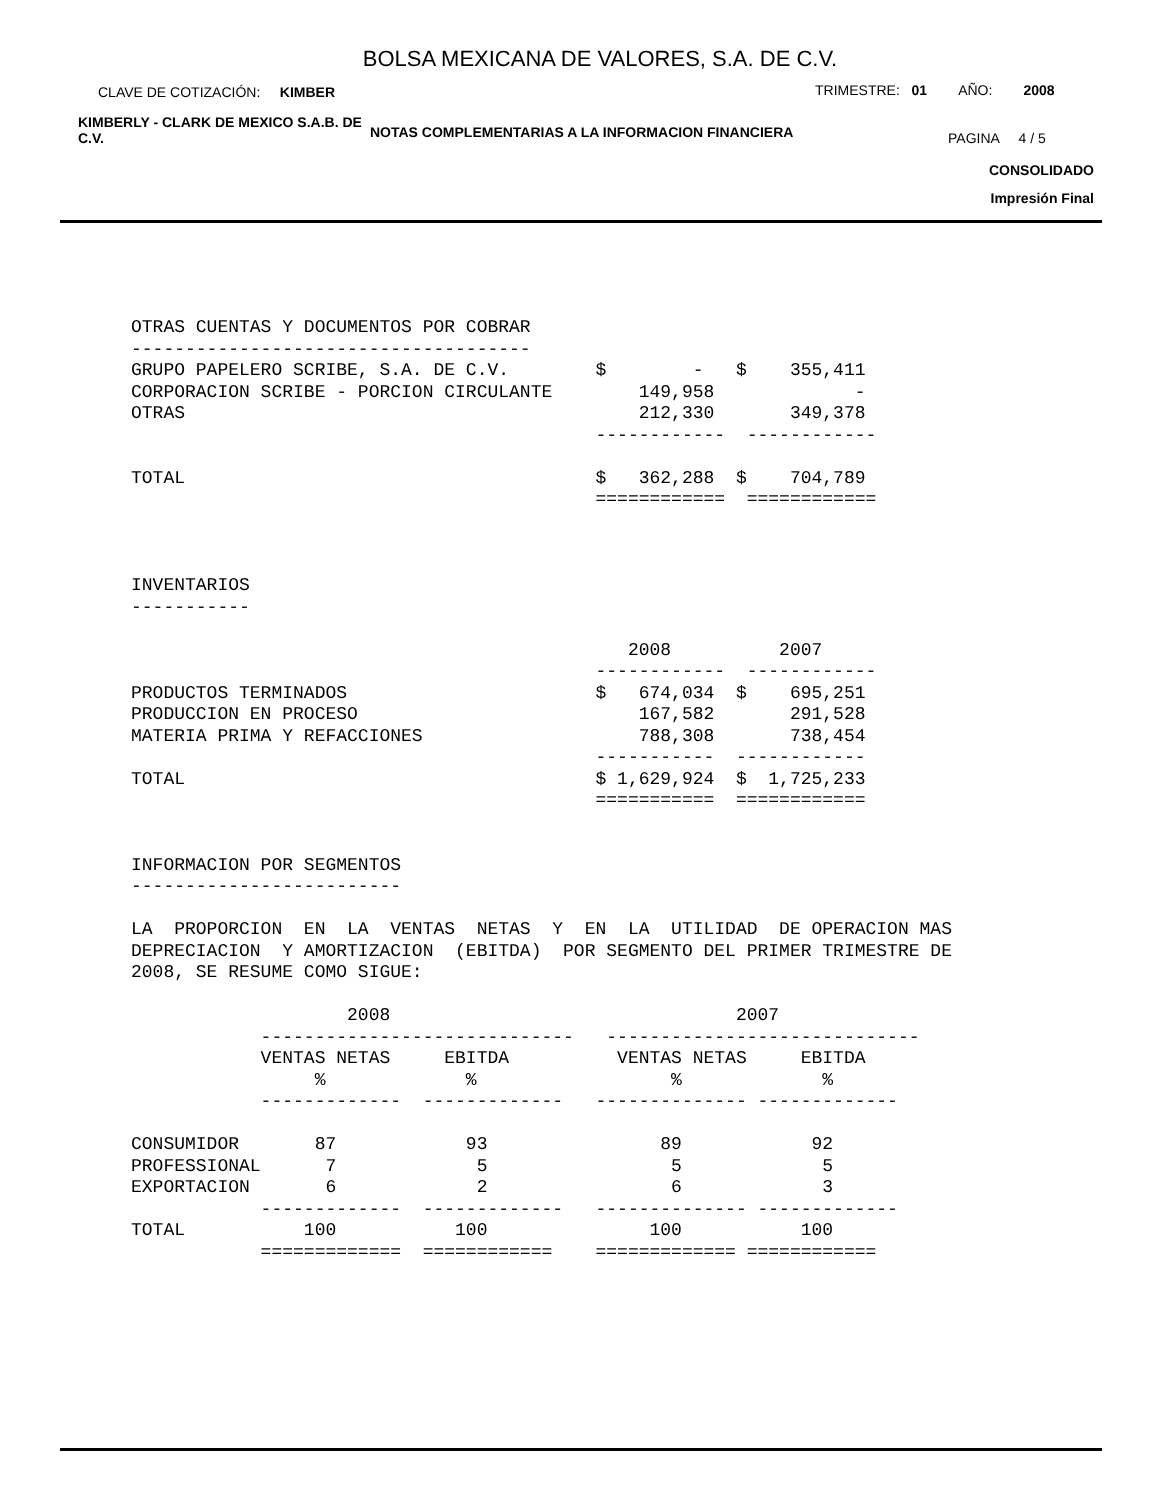BOLSA MEXICANA DE VALORES, S.A. DE C.V.
CLAVE DE COTIZACIÓN: KIMBER
TRIMESTRE: 01 AÑO: 2008
KIMBERLY - CLARK DE MEXICO S.A.B. DE C.V.
NOTAS COMPLEMENTARIAS A LA INFORMACION FINANCIERA
PAGINA 4 / 5
CONSOLIDADO
Impresión Final
OTRAS CUENTAS Y DOCUMENTOS POR COBRAR
-------------------------------------
GRUPO PAPELERO SCRIBE, S.A. DE C.V.        $        -   $    355,411
CORPORACION SCRIBE - PORCION CIRCULANTE        149,958             -
OTRAS                                          212,330       349,378
                                           ------------  ------------

TOTAL                                      $   362,288  $    704,789
                                           ============  ============



INVENTARIOS
-----------

                                              2008          2007
                                           ------------  ------------
PRODUCTOS TERMINADOS                       $   674,034  $    695,251
PRODUCCION EN PROCESO                          167,582       291,528
MATERIA PRIMA Y REFACCIONES                    788,308       738,454
                                           -----------  ------------
TOTAL                                      $ 1,629,924  $  1,725,233
                                           ===========  ============


INFORMACION POR SEGMENTOS
-------------------------

LA  PROPORCION  EN  LA  VENTAS  NETAS  Y  EN  LA  UTILIDAD  DE OPERACION MAS
DEPRECIACION  Y AMORTIZACION  (EBITDA)  POR SEGMENTO DEL PRIMER TRIMESTRE DE
2008, SE RESUME COMO SIGUE:

                    2008                                2007
            -----------------------------   -----------------------------
            VENTAS NETAS     EBITDA          VENTAS NETAS     EBITDA
                 %             %                  %             %
            -------------  -------------   -------------- -------------

CONSUMIDOR       87            93                89            92
PROFESSIONAL      7             5                 5             5
EXPORTACION       6             2                 6             3
            -------------  -------------   -------------- -------------
TOTAL           100           100               100           100
            =============  ============    ============= ============